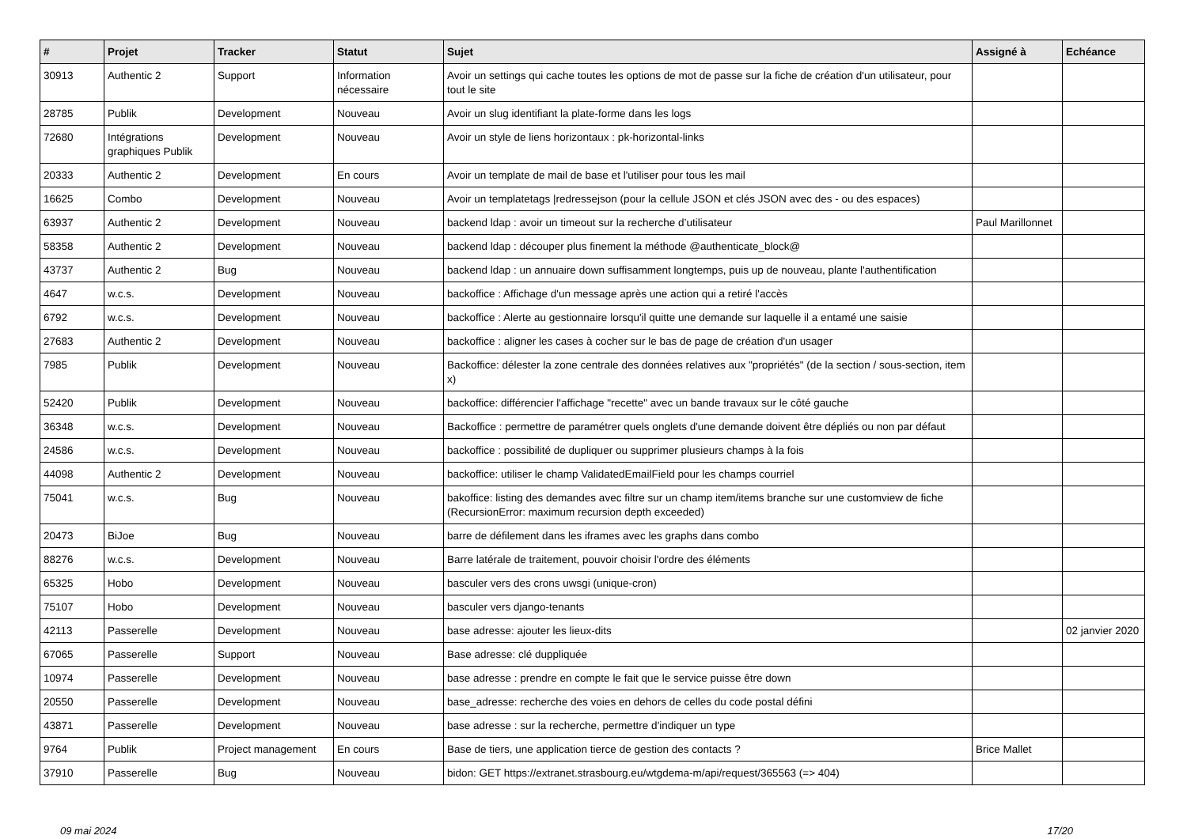| # | Projet | Tracker | Statut | Sujet | Assigné à | Echéance |
| --- | --- | --- | --- | --- | --- | --- |
| 30913 | Authentic 2 | Support | Information nécessaire | Avoir un settings qui cache toutes les options de mot de passe sur la fiche de création d'un utilisateur, pour tout le site | | |
| 28785 | Publik | Development | Nouveau | Avoir un slug identifiant la plate-forme dans les logs | | |
| 72680 | Intégrations graphiques Publik | Development | Nouveau | Avoir un style de liens horizontaux : pk-horizontal-links | | |
| 20333 | Authentic 2 | Development | En cours | Avoir un template de mail de base et l'utiliser pour tous les mail | | |
| 16625 | Combo | Development | Nouveau | Avoir un templatetags /redressejson (pour la cellule JSON et clés JSON avec des - ou des espaces) | | |
| 63937 | Authentic 2 | Development | Nouveau | backend ldap : avoir un timeout sur la recherche d’utilisateur | Paul Marillonnet | |
| 58358 | Authentic 2 | Development | Nouveau | backend ldap : découper plus finement la méthode @authenticate_block@ | | |
| 43737 | Authentic 2 | Bug | Nouveau | backend ldap : un annuaire down suffisamment longtemps, puis up de nouveau, plante l'authentification | | |
| 4647 | w.c.s. | Development | Nouveau | backoffice : Affichage d'un message après une action qui a retiré l'accès | | |
| 6792 | w.c.s. | Development | Nouveau | backoffice : Alerte au gestionnaire lorsqu'il quitte une demande sur laquelle il a entamé une saisie | | |
| 27683 | Authentic 2 | Development | Nouveau | backoffice : aligner les cases à cocher sur le bas de page de création d'un usager | | |
| 7985 | Publik | Development | Nouveau | Backoffice: délester la zone centrale des données relatives aux "propriétés" (de la section / sous-section, item x) | | |
| 52420 | Publik | Development | Nouveau | backoffice: différencier l'affichage "recette" avec un bande travaux sur le côté gauche | | |
| 36348 | w.c.s. | Development | Nouveau | Backoffice : permettre de paramétrer quels onglets d'une demande doivent être dépliés ou non par défaut | | |
| 24586 | w.c.s. | Development | Nouveau | backoffice : possibilité de dupliquer ou supprimer plusieurs champs à la fois | | |
| 44098 | Authentic 2 | Development | Nouveau | backoffice: utiliser le champ ValidatedEmailField pour les champs courriel | | |
| 75041 | w.c.s. | Bug | Nouveau | bakoffice: listing des demandes avec filtre sur un champ item/items branche sur une customview de fiche (RecursionError: maximum recursion depth exceeded) | | |
| 20473 | BiJoe | Bug | Nouveau | barre de défilement dans les iframes avec les graphs dans combo | | |
| 88276 | w.c.s. | Development | Nouveau | Barre latérale de traitement, pouvoir choisir l'ordre des éléments | | |
| 65325 | Hobo | Development | Nouveau | basculer vers des crons uwsgi (unique-cron) | | |
| 75107 | Hobo | Development | Nouveau | basculer vers django-tenants | | |
| 42113 | Passerelle | Development | Nouveau | base adresse: ajouter les lieux-dits | | 02 janvier 2020 |
| 67065 | Passerelle | Support | Nouveau | Base adresse: clé duppliquée | | |
| 10974 | Passerelle | Development | Nouveau | base adresse : prendre en compte le fait que le service puisse être down | | |
| 20550 | Passerelle | Development | Nouveau | base_adresse: recherche des voies en dehors de celles du code postal défini | | |
| 43871 | Passerelle | Development | Nouveau | base adresse : sur la recherche, permettre d'indiquer un type | | |
| 9764 | Publik | Project management | En cours | Base de tiers, une application tierce de gestion des contacts ? | Brice Mallet | |
| 37910 | Passerelle | Bug | Nouveau | bidon: GET https://extranet.strasbourg.eu/wtgdema-m/api/request/365563 (=> 404) | | |
09 mai 2024 17/20